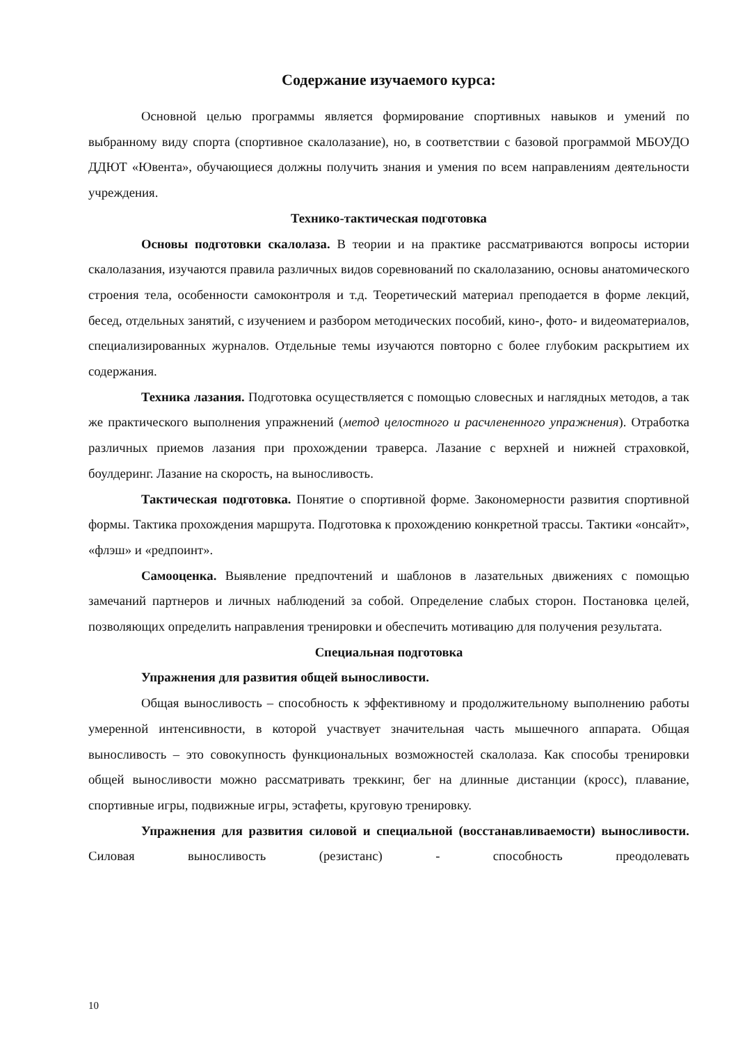Содержание изучаемого курса:
Основной целью программы является формирование спортивных навыков и умений по выбранному виду спорта (спортивное скалолазание), но, в соответствии с базовой программой МБОУДО ДДЮТ «Ювента», обучающиеся должны получить знания и умения по всем направлениям деятельности учреждения.
Технико-тактическая подготовка
Основы подготовки скалолаза. В теории и на практике рассматриваются вопросы истории скалолазания, изучаются правила различных видов соревнований по скалолазанию, основы анатомического строения тела, особенности самоконтроля и т.д. Теоретический материал преподается в форме лекций, бесед, отдельных занятий, с изучением и разбором методических пособий, кино-, фото- и видеоматериалов, специализированных журналов. Отдельные темы изучаются повторно с более глубоким раскрытием их содержания.
Техника лазания. Подготовка осуществляется с помощью словесных и наглядных методов, а так же практического выполнения упражнений (метод целостного и расчлененного упражнения). Отработка различных приемов лазания при прохождении траверса. Лазание с верхней и нижней страховкой, боулдеринг. Лазание на скорость, на выносливость.
Тактическая подготовка. Понятие о спортивной форме. Закономерности развития спортивной формы. Тактика прохождения маршрута. Подготовка к прохождению конкретной трассы. Тактики «онсайт», «флэш» и «редпоинт».
Самооценка. Выявление предпочтений и шаблонов в лазательных движениях с помощью замечаний партнеров и личных наблюдений за собой. Определение слабых сторон. Постановка целей, позволяющих определить направления тренировки и обеспечить мотивацию для получения результата.
Специальная подготовка
Упражнения для развития общей выносливости.
Общая выносливость – способность к эффективному и продолжительному выполнению работы умеренной интенсивности, в которой участвует значительная часть мышечного аппарата. Общая выносливость – это совокупность функциональных возможностей скалолаза. Как способы тренировки общей выносливости можно рассматривать треккинг, бег на длинные дистанции (кросс), плавание, спортивные игры, подвижные игры, эстафеты, круговую тренировку.
Упражнения для развития силовой и специальной (восстанавливаемости) выносливости. Силовая выносливость (резистанс) - способность преодолевать
10